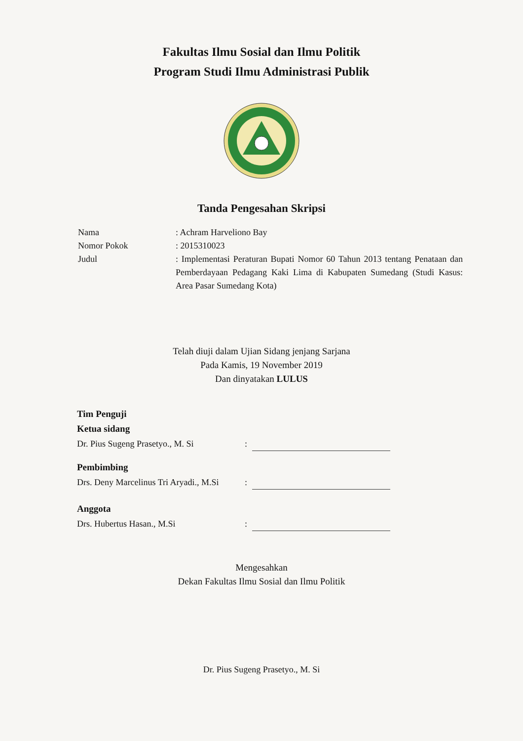Fakultas Ilmu Sosial dan Ilmu Politik
Program Studi Ilmu Administrasi Publik
Tanda Pengesahan Skripsi
Nama : Achram Harveliono Bay
Nomor Pokok : 2015310023
Judul : Implementasi Peraturan Bupati Nomor 60 Tahun 2013 tentang Penataan dan Pemberdayaan Pedagang Kaki Lima di Kabupaten Sumedang (Studi Kasus: Area Pasar Sumedang Kota)
Telah diuji dalam Ujian Sidang jenjang Sarjana
Pada Kamis, 19 November 2019
Dan dinyatakan LULUS
Tim Penguji
Ketua sidang
Dr. Pius Sugeng Prasetyo., M. Si:
Pembimbing
Drs. Deny Marcelinus Tri Aryadi., M.Si:
Anggota
Drs. Hubertus Hasan., M.Si:
Mengesahkan
Dekan Fakultas Ilmu Sosial dan Ilmu Politik
Dr. Pius Sugeng Prasetyo., M. Si